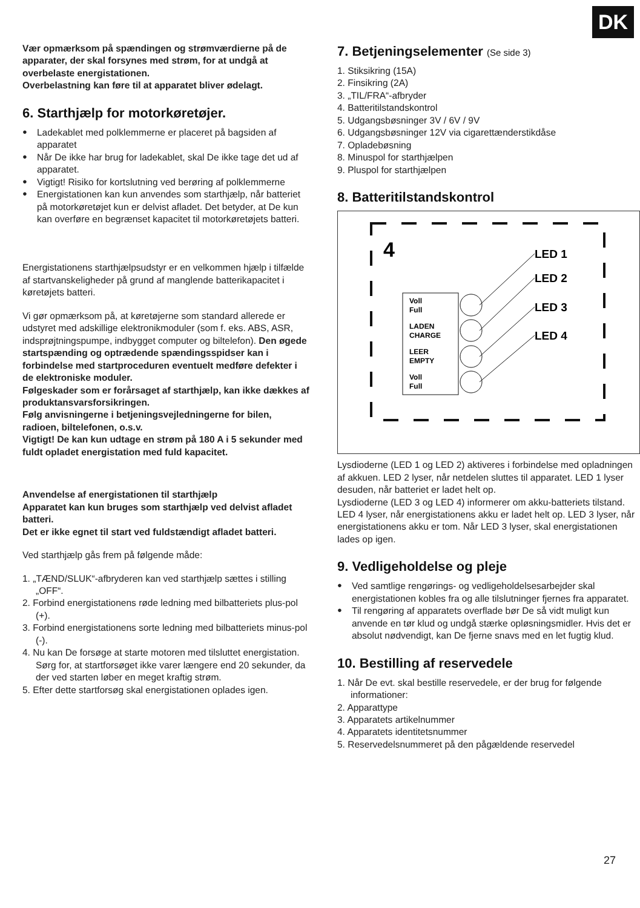DK
Vær opmærksom på spændingen og strømværdierne på de apparater, der skal forsynes med strøm, for at undgå at overbelaste energistationen.
Overbelastning kan føre til at apparatet bliver ødelagt.
6. Starthjælp for motorkøretøjer.
● Ladekablet med polklemmerne er placeret på bagsiden af apparatet
● Når De ikke har brug for ladekablet, skal De ikke tage det ud af apparatet.
● Vigtigt! Risiko for kortslutning ved berøring af polklemmerne
● Energistationen kan kun anvendes som starthjælp, når batteriet på motorkøretøjet kun er delvist afladet. Det betyder, at De kun kan overføre en begrænset kapacitet til motorkøretøjets batteri.
Energistationens starthjælpsudstyr er en velkommen hjælp i tilfælde af startvanskeligheder på grund af manglende batterikapacitet i køretøjets batteri.
Vi gør opmærksom på, at køretøjerne som standard allerede er udstyret med adskillige elektronikmoduler (som f. eks. ABS, ASR, indsprøjtningspumpe, indbygget computer og biltelefon). Den øgede startspænding og optrædende spændingsspidser kan i forbindelse med startproceduren eventuelt medføre defekter i de elektroniske moduler.
Følgeskader som er forårsaget af starthjælp, kan ikke dækkes af produktansvarsforsikringen.
Følg anvisningerne i betjeningsvejledningerne for bilen, radioen, biltelefonen, o.s.v.
Vigtigt! De kan kun udtage en strøm på 180 A i 5 sekunder med fuldt opladet energistation med fuld kapacitet.
Anvendelse af energistationen til starthjælp
Apparatet kan kun bruges som starthjælp ved delvist afladet batteri.
Det er ikke egnet til start ved fuldstændigt afladet batteri.
Ved starthjælp gås frem på følgende måde:
1. „TÆND/SLUK“-afbryderen kan ved starthjælp sættes i stilling „OFF“.
2. Forbind energistationens røde ledning med bilbatteriets plus-pol (+).
3. Forbind energistationens sorte ledning med bilbatteriets minus-pol (-).
4. Nu kan De forsøge at starte motoren med tilsluttet energistation. Sørg for, at startforsøget ikke varer længere end 20 sekunder, da der ved starten løber en meget kraftig strøm.
5. Efter dette startforsøg skal energistationen oplades igen.
7. Betjeningselementer (Se side 3)
1. Stiksikring (15A)
2. Finsikring (2A)
3. „TIL/FRA“-afbryder
4. Batteritilstandskontrol
5. Udgangsbøsninger 3V / 6V / 9V
6. Udgangsbøsninger 12V via cigarettænderstikdåse
7. Opladebøsning
8. Minuspol for starthjælpen
9. Pluspol for starthjælpen
8. Batteritilstandskontrol
4
Voll
Full
LADEN
CHARGE
LEER
EMPTY
Voll
Full
LED 1
LED 2
LED 3
LED 4
Lysdioderne (LED 1 og LED 2) aktiveres i forbindelse med opladningen af akkuen. LED 2 lyser, når netdelen sluttes til apparatet. LED 1 lyser desuden, når batteriet er ladet helt op.
Lysdioderne (LED 3 og LED 4) informerer om akku-batteriets tilstand. LED 4 lyser, når energistationens akku er ladet helt op. LED 3 lyser, når energistationens akku er tom. Når LED 3 lyser, skal energistationen lades op igen.
9. Vedligeholdelse og pleje
● Ved samtlige rengørings- og vedligeholdelsesarbejder skal energistationen kobles fra og alle tilslutninger fjernes fra apparatet.
● Til rengøring af apparatets overflade bør De så vidt muligt kun anvende en tør klud og undgå stærke opløsningsmidler. Hvis det er absolut nødvendigt, kan De fjerne snavs med en let fugtig klud.
10. Bestilling af reservedele
1. Når De evt. skal bestille reservedele, er der brug for følgende informationer:
2. Apparattype
3. Apparatets artikelnummer
4. Apparatets identitetsnummer
5. Reservedelsnummeret på den pågældende reservedel
27